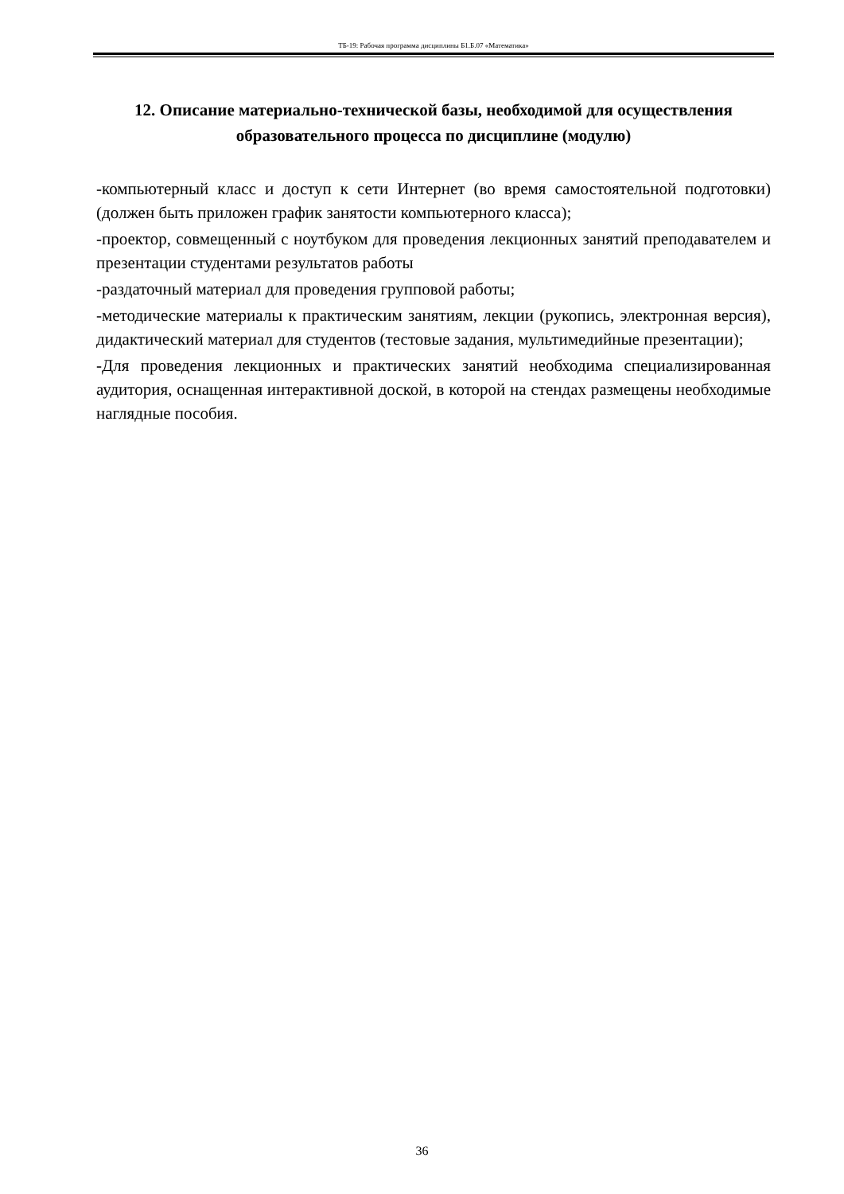ТБ-19: Рабочая программа дисциплины Б1.Б.07 «Математика»
12. Описание материально-технической базы, необходимой для осуществления образовательного процесса по дисциплине (модулю)
-компьютерный класс и доступ к сети Интернет (во время самостоятельной подготовки) (должен быть приложен график занятости компьютерного класса);
-проектор, совмещенный с ноутбуком для проведения лекционных занятий преподавателем и презентации студентами результатов работы
-раздаточный материал для проведения групповой работы;
-методические материалы к практическим занятиям, лекции (рукопись, электронная версия), дидактический материал для студентов (тестовые задания, мультимедийные презентации);
-Для проведения лекционных и практических занятий необходима специализированная аудитория, оснащенная интерактивной доской, в которой на стендах размещены необходимые наглядные пособия.
36